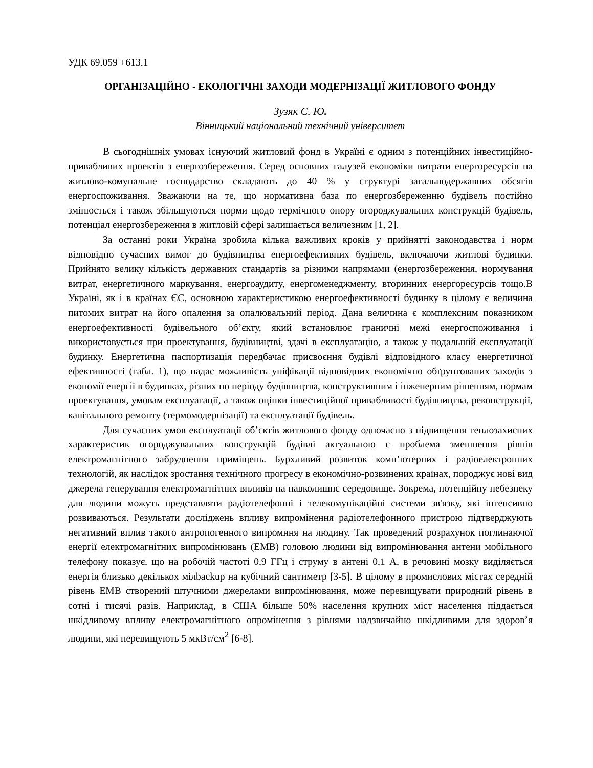УДК 69.059 +613.1
ОРГАНІЗАЦІЙНО - ЕКОЛОГІЧНІ ЗАХОДИ МОДЕРНІЗАЦІЇ ЖИТЛОВОГО ФОНДУ
Зузяк С. Ю.
Вінницький національний технічний університет
В сьогоднішніх умовах існуючий житловий фонд в Україні є одним з потенційних інвестиційно-привабливих проектів з енергозбереження. Серед основних галузей економіки витрати енергоресурсів на житлово-комунальне господарство складають до 40 % у структурі загальнодержавних обсягів енергоспоживання. Зважаючи на те, що нормативна база по енергозбереженню будівель постійно змінюється і також збільшуються норми щодо термічного опору огороджувальних конструкцій будівель, потенціал енергозбереження в житловій сфері залишається величезним [1, 2].
За останні роки Україна зробила кілька важливих кроків у прийнятті законодавства і норм відповідно сучасних вимог до будівництва енергоефективних будівель, включаючи житлові будинки. Прийнято велику кількість державних стандартів за різними напрямами (енергозбереження, нормування витрат, енергетичного маркування, енергоаудиту, енергоменеджменту, вторинних енергоресурсів тощо.В Україні, як і в країнах ЄС, основною характеристикою енергоефективності будинку в цілому є величина питомих витрат на його опалення за опалювальний період. Дана величина є комплексним показником енергоефективності будівельного об’єкту, який встановлює граничні межі енергоспоживання і використовується при проектування, будівництві, здачі в експлуатацію, а також у подальшій експлуатації будинку. Енергетична паспортизація передбачає присвоєння будівлі відповідного класу енергетичної ефективності (табл. 1), що надає можливість уніфікації відповідних економічно обґрунтованих заходів з економії енергії в будинках, різних по періоду будівництва, конструктивним і інженерним рішенням, нормам проектування, умовам експлуатації, а також оцінки інвестиційної привабливості будівництва, реконструкції, капітального ремонту (термомодернізації) та експлуатації будівель.
Для сучасних умов експлуатації об’єктів житлового фонду одночасно з підвищення теплозахисних характеристик огороджувальних конструкцій будівлі актуальною є проблема зменшення рівнів електромагнітного забруднення приміщень. Бурхливий розвиток комп’ютерних і радіоелектронних технологій, як наслідок зростання технічного прогресу в економічно-розвинених країнах, породжує нові вид джерела генерування електромагнітних впливів на навколишнє середовище. Зокрема, потенційну небезпеку для людини можуть представляти радіотелефонні і телекомунікаційні системи зв'язку, які інтенсивно розвиваються. Результати досліджень впливу випромінення радіотелефонного пристрою підтверджують негативний вплив такого антропогенного випромння на людину. Так проведений розрахунок поглинаючої енергії електромагнітних випромінювань (ЕМВ) головою людини від випромінювання антени мобільного телефону показує, що на робочій частоті 0,9 ГГц і струму в антені 0,1 А, в речовині мозку виділяється енергія близько декількох мілbackup на кубічний сантиметр [3-5]. В цілому в промислових містах середній рівень ЕМВ створений штучними джерелами випромінювання, може перевищувати природний рівень в сотні і тисячі разів. Наприклад, в США більше 50% населення крупних міст населення піддається шкідливому впливу електромагнітного опромінення з рівнями надзвичайно шкідливими для здоров’я людини, які перевищують 5 мкВт/см<sup>2</sup> [6-8].